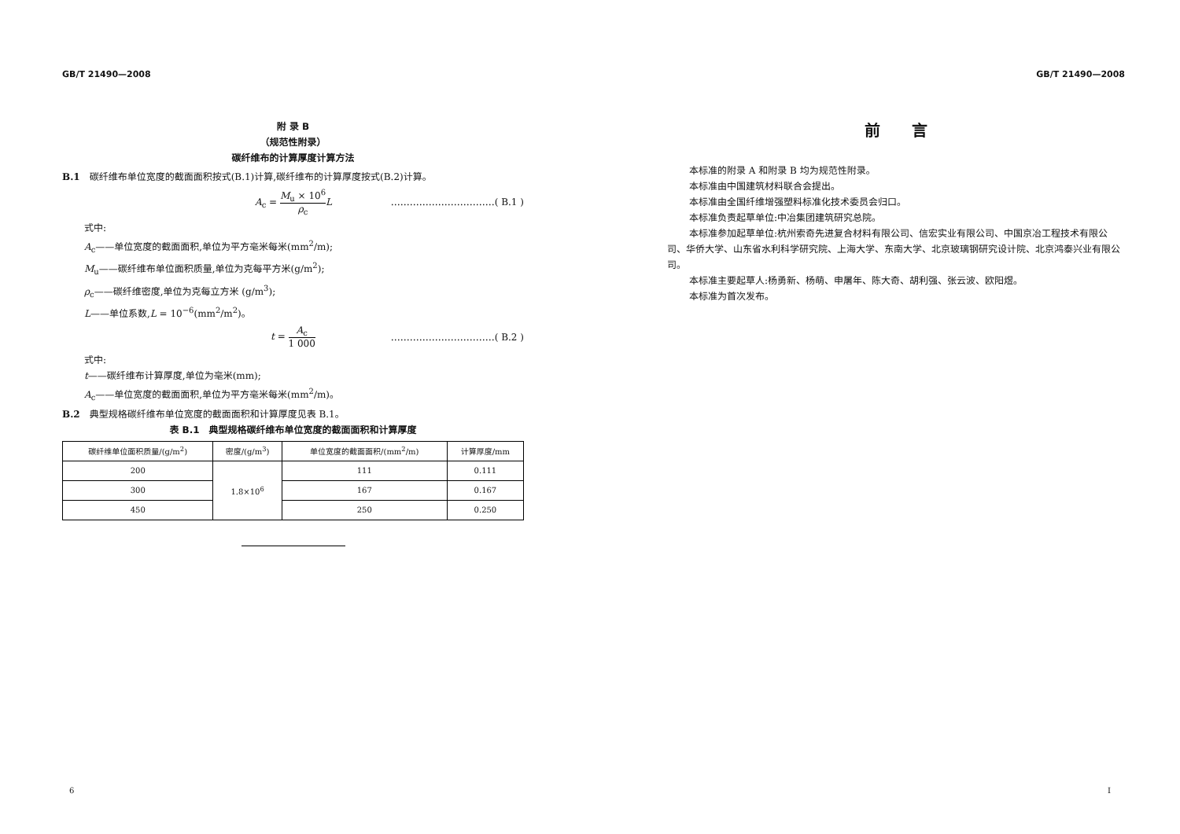GB/T 21490—2008
附 录 B
（规范性附录）
碳纤维布的计算厚度计算方法
B.1　碳纤维布单位宽度的截面面积按式(B.1)计算,碳纤维布的计算厚度按式(B.2)计算。
A<sub>c</sub> = M<sub>u</sub> × 10<sup>6</sup> ρ<sub>c</sub> L ……………………………( B.1 )
式中:
A<sub>c</sub>——单位宽度的截面面积,单位为平方毫米每米(mm<sup>2</sup>/m);
M<sub>u</sub>——碳纤维布单位面积质量,单位为克每平方米(g/m<sup>2</sup>);
ρ<sub>c</sub>——碳纤维密度,单位为克每立方米 (g/m<sup>3</sup>);
L——单位系数,L = 10<sup>−6</sup>(mm<sup>2</sup>/m<sup>2</sup>)。
t = A<sub>c</sub> 1 000 ……………………………( B.2 )
式中:
t——碳纤维布计算厚度,单位为毫米(mm);
A<sub>c</sub>——单位宽度的截面面积,单位为平方毫米每米(mm<sup>2</sup>/m)。
B.2　典型规格碳纤维布单位宽度的截面面积和计算厚度见表 B.1。
表 B.1　典型规格碳纤维布单位宽度的截面面积和计算厚度
| 碳纤维单位面积质量/(g/m<sup>2</sup>) | 密度/(g/m<sup>3</sup>) | 单位宽度的截面面积/(mm<sup>2</sup>/m) | 计算厚度/mm |
| --- | --- | --- | --- |
| 200 | 1.8×10<sup>6</sup> | 111 | 0.111 |
| 300 | | 167 | 0.167 |
| 450 | | 250 | 0.250 |
6
GB/T 21490—2008
前　　言
本标准的附录 A 和附录 B 均为规范性附录。
本标准由中国建筑材料联合会提出。
本标准由全国纤维增强塑料标准化技术委员会归口。
本标准负责起草单位:中冶集团建筑研究总院。
本标准参加起草单位:杭州索奇先进复合材料有限公司、信宏实业有限公司、中国京冶工程技术有限公司、华侨大学、山东省水利科学研究院、上海大学、东南大学、北京玻璃钢研究设计院、北京鸿泰兴业有限公司。
本标准主要起草人:杨勇新、杨萌、申屠年、陈大奇、胡利强、张云波、欧阳煜。
本标准为首次发布。
I